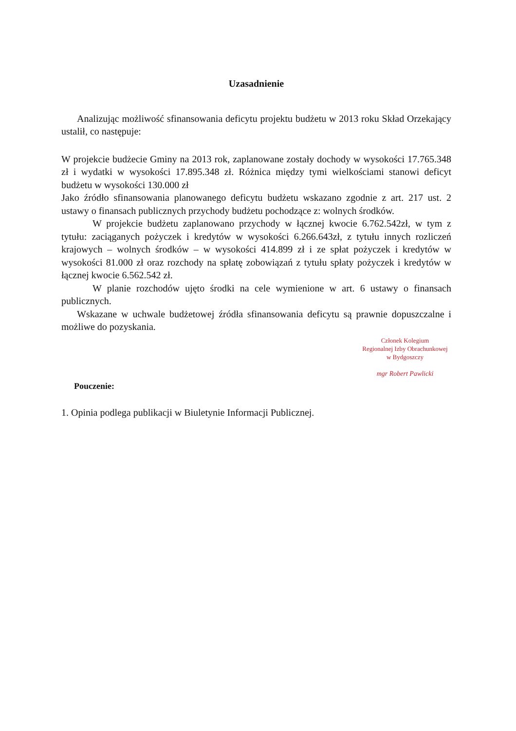Uzasadnienie
Analizując możliwość sfinansowania deficytu projektu budżetu w 2013 roku Skład Orzekający ustalił, co następuje:
W projekcie budżecie Gminy na 2013 rok, zaplanowane zostały dochody w wysokości 17.765.348 zł i wydatki w wysokości 17.895.348 zł. Różnica między tymi wielkościami stanowi deficyt budżetu w wysokości 130.000 zł
Jako źródło sfinansowania planowanego deficytu budżetu wskazano zgodnie z art. 217 ust. 2 ustawy o finansach publicznych przychody budżetu pochodzące z: wolnych środków.
W projekcie budżetu zaplanowano przychody w łącznej kwocie 6.762.542zł, w tym z tytułu: zaciąganych pożyczek i kredytów w wysokości 6.266.643zł, z tytułu innych rozliczeń krajowych – wolnych środków – w wysokości 414.899 zł i ze spłat pożyczek i kredytów w wysokości 81.000 zł oraz rozchody na spłatę zobowiązań z tytułu spłaty pożyczek i kredytów w łącznej kwocie 6.562.542 zł.
W planie rozchodów ujęto środki na cele wymienione w art. 6 ustawy o finansach publicznych.
Wskazane w uchwale budżetowej źródła sfinansowania deficytu są prawnie dopuszczalne i możliwe do pozyskania.
Członek Kolegium
Regionalnej Izby Obrachunkowej
w Bydgoszczy
mgr Robert Pawlicki
Pouczenie:
1. Opinia podlega publikacji w Biuletynie Informacji Publicznej.